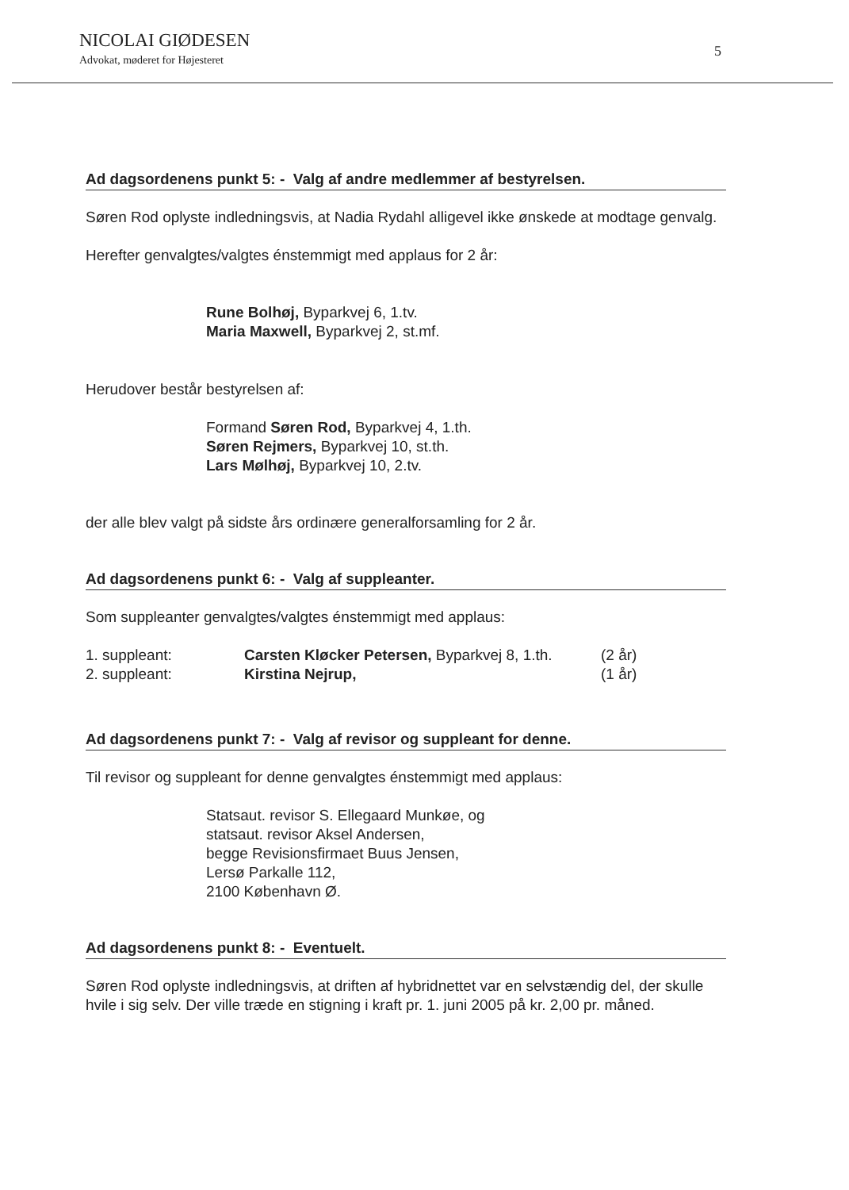NICOLAI GIØDESEN
Advokat, møderet for Højesteret
5
Ad dagsordenens punkt 5: - Valg af andre medlemmer af bestyrelsen.
Søren Rod oplyste indledningsvis, at Nadia Rydahl alligevel ikke ønskede at modtage genvalg.
Herefter genvalgtes/valgtes énstemmigt med applaus for 2 år:
Rune Bolhøj, Byparkvej 6, 1.tv.
Maria Maxwell, Byparkvej 2, st.mf.
Herudover består bestyrelsen af:
Formand Søren Rod, Byparkvej 4, 1.th.
Søren Rejmers, Byparkvej 10, st.th.
Lars Mølhøj, Byparkvej 10, 2.tv.
der alle blev valgt på sidste års ordinære generalforsamling for 2 år.
Ad dagsordenens punkt 6: - Valg af suppleanter.
Som suppleanter genvalgtes/valgtes énstemmigt med applaus:
| 1. suppleant: | Carsten Kløcker Petersen, Byparkvej 8, 1.th. | (2 år) |
| 2. suppleant: | Kirstina Nejrup, | (1 år) |
Ad dagsordenens punkt 7: - Valg af revisor og suppleant for denne.
Til revisor og suppleant for denne genvalgtes énstemmigt med applaus:
Statsaut. revisor S. Ellegaard Munkøe, og
statsaut. revisor Aksel Andersen,
begge Revisionsfirmaet Buus Jensen,
Lersø Parkalle 112,
2100 København Ø.
Ad dagsordenens punkt 8: - Eventuelt.
Søren Rod oplyste indledningsvis, at driften af hybridnettet var en selvstændig del, der skulle hvile i sig selv. Der ville træde en stigning i kraft pr. 1. juni 2005 på kr. 2,00 pr. måned.